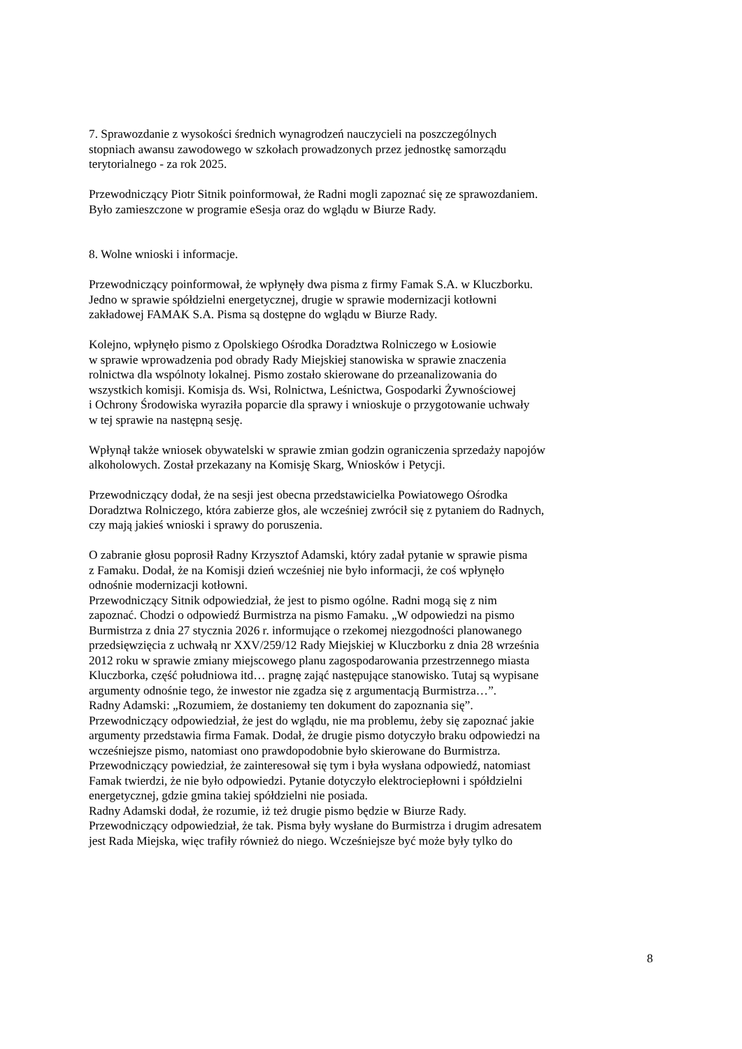7. Sprawozdanie z wysokości średnich wynagrodzeń nauczycieli na poszczególnych
stopniach awansu zawodowego w szkołach prowadzonych przez jednostkę samorządu
terytorialnego - za rok 2025.
Przewodniczący Piotr Sitnik poinformował, że Radni mogli zapoznać się ze sprawozdaniem.
Było zamieszczone w programie eSesja oraz do wglądu w Biurze Rady.
8. Wolne wnioski i informacje.
Przewodniczący poinformował, że wpłynęły dwa pisma z firmy Famak S.A. w Kluczborku.
Jedno w sprawie spółdzielni energetycznej, drugie w sprawie modernizacji kotłowni
zakładowej FAMAK S.A. Pisma są dostępne do wglądu w Biurze Rady.
Kolejno, wpłynęło pismo z Opolskiego Ośrodka Doradztwa Rolniczego w Łosiowie
w sprawie wprowadzenia pod obrady Rady Miejskiej stanowiska w sprawie znaczenia
rolnictwa dla wspólnoty lokalnej. Pismo zostało skierowane do przeanalizowania do
wszystkich komisji. Komisja ds. Wsi, Rolnictwa, Leśnictwa, Gospodarki Żywnościowej
i Ochrony Środowiska wyraziła poparcie dla sprawy i wnioskuje o przygotowanie uchwały
w tej sprawie na następną sesję.
Wpłynął także wniosek obywatelski w sprawie zmian godzin ograniczenia sprzedaży napojów
alkoholowych. Został przekazany na Komisję Skarg, Wniosków i Petycji.
Przewodniczący dodał, że na sesji jest obecna przedstawicielka Powiatowego Ośrodka
Doradztwa Rolniczego, która zabierze głos, ale wcześniej zwrócił się z pytaniem do Radnych,
czy mają jakieś wnioski i sprawy do poruszenia.
O zabranie głosu poprosił Radny Krzysztof Adamski, który zadał pytanie w sprawie pisma
z Famaku. Dodał, że na Komisji dzień wcześniej nie było informacji, że coś wpłynęło
odnośnie modernizacji kotłowni.
Przewodniczący Sitnik odpowiedział, że jest to pismo ogólne. Radni mogą się z nim
zapoznać. Chodzi o odpowiedź Burmistrza na pismo Famaku. „W odpowiedzi na pismo
Burmistrza z dnia 27 stycznia 2026 r. informujące o rzekomej niezgodności planowanego
przedsięwzięcia z uchwałą nr XXV/259/12 Rady Miejskiej w Kluczborku z dnia 28 września
2012 roku w sprawie zmiany miejscowego planu zagospodarowania przestrzennego miasta
Kluczborka, część południowa itd… pragnę zająć następujące stanowisko. Tutaj są wypisane
argumenty odnośnie tego, że inwestor nie zgadza się z argumentacją Burmistrza…”.
Radny Adamski: „Rozumiem, że dostaniemy ten dokument do zapoznania się”.
Przewodniczący odpowiedział, że jest do wglądu, nie ma problemu, żeby się zapoznać jakie
argumenty przedstawia firma Famak. Dodał, że drugie pismo dotyczyło braku odpowiedzi na
wcześniejsze pismo, natomiast ono prawdopodobnie było skierowane do Burmistrza.
Przewodniczący powiedział, że zainteresował się tym i była wysłana odpowiedź, natomiast
Famak twierdzi, że nie było odpowiedzi. Pytanie dotyczyło elektrociepłowni i spółdzielni
energetycznej, gdzie gmina takiej spółdzielni nie posiada.
Radny Adamski dodał, że rozumie, iż też drugie pismo będzie w Biurze Rady.
Przewodniczący odpowiedział, że tak. Pisma były wysłane do Burmistrza i drugim adresatem
jest Rada Miejska, więc trafiły również do niego. Wcześniejsze być może były tylko do
8